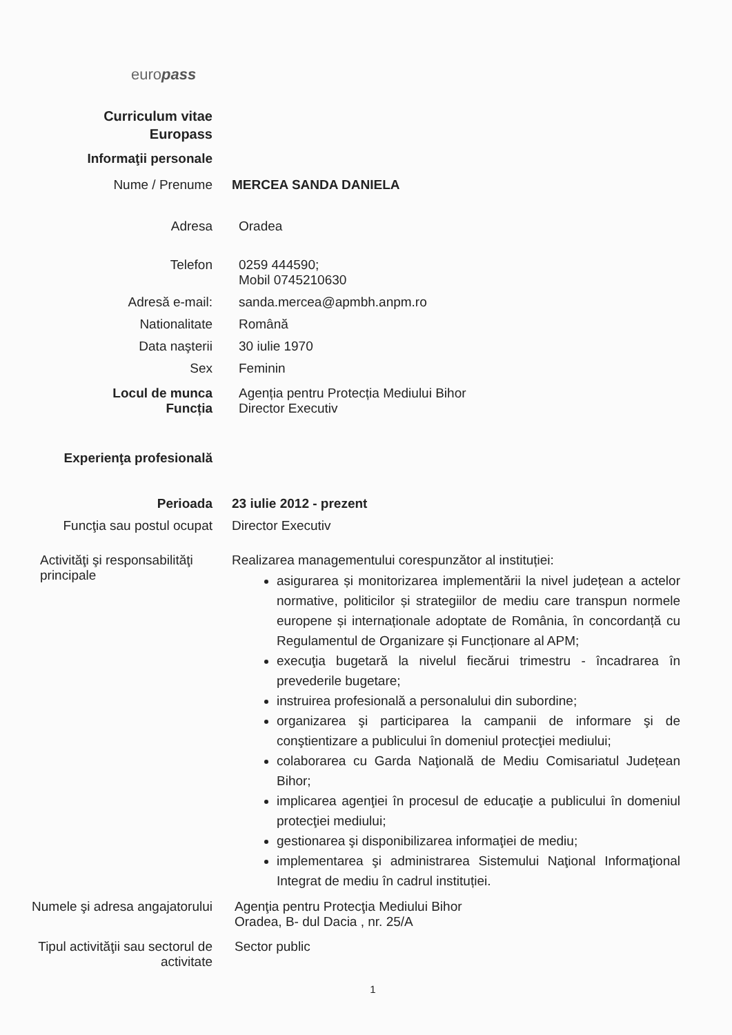europass
Curriculum vitae
Europass
Informaţii personale
Nume / Prenume MERCEA SANDA DANIELA
Adresa Oradea
Telefon 0259 444590;
Mobil 0745210630
Adresă e-mail: sanda.mercea@apmbh.anpm.ro
Nationalitate Română
Data naşterii 30 iulie 1970
Sex Feminin
Locul de munca
Funcția
Agenția pentru Protecția Mediului Bihor
Director Executiv
Experienţa profesională
Perioada 23 iulie 2012 - prezent
Funcţia sau postul ocupat Director Executiv
Activităţi şi responsabilităţi principale
Realizarea managementului corespunzător al instituției:
asigurarea și monitorizarea implementării la nivel județean a actelor normative, politicilor și strategiilor de mediu care transpun normele europene și internaționale adoptate de România, în concordanță cu Regulamentul de Organizare și Funcționare al APM;
execuţia bugetară la nivelul fiecărui trimestru - încadrarea în prevederile bugetare;
instruirea profesională a personalului din subordine;
organizarea şi participarea la campanii de informare şi de conştientizare a publicului în domeniul protecţiei mediului;
colaborarea cu Garda Naţională de Mediu Comisariatul Județean Bihor;
implicarea agenţiei în procesul de educaţie a publicului în domeniul protecţiei mediului;
gestionarea şi disponibilizarea informaţiei de mediu;
implementarea şi administrarea Sistemului Naţional Informaţional Integrat de mediu în cadrul instituției.
Numele şi adresa angajatorului
Agenţia pentru Protecţia Mediului Bihor
Oradea, B- dul Dacia , nr. 25/A
Tipul activităţii sau sectorul de activitate
Sector public
1